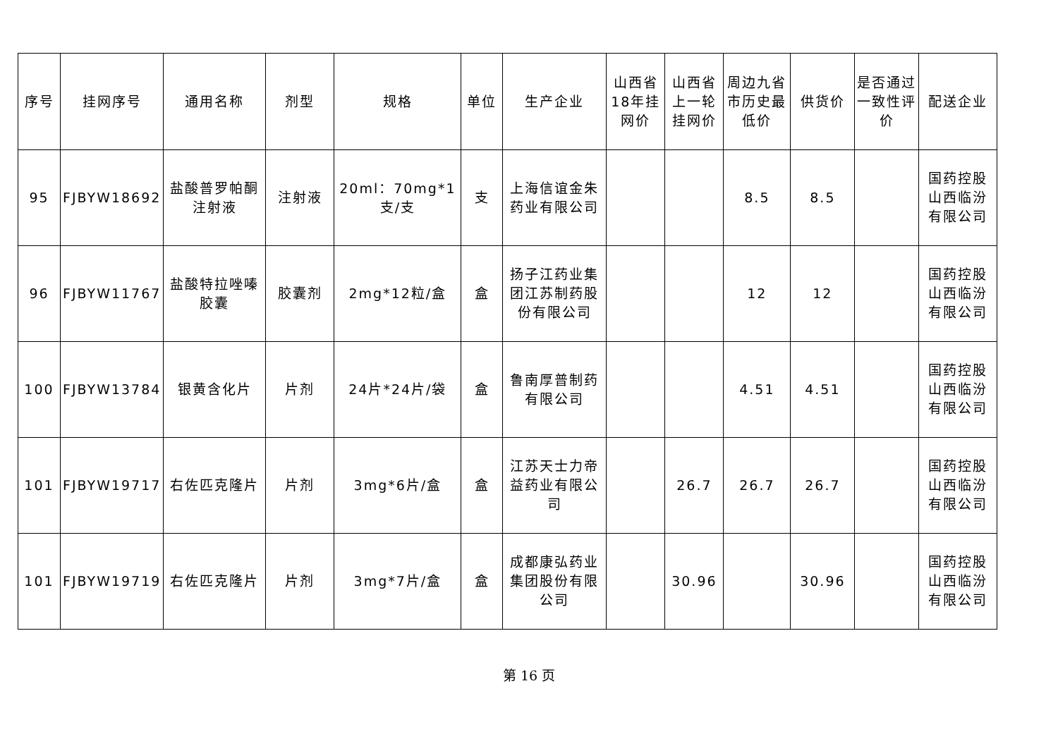| 序号 | 挂网序号 | 通用名称 | 剂型 | 规格 | 单位 | 生产企业 | 山西省18年挂网价 | 山西省上一轮挂网价 | 周边九省市历史最低价 | 供货价 | 是否通过一致性评价 | 配送企业 |
| --- | --- | --- | --- | --- | --- | --- | --- | --- | --- | --- | --- | --- |
| 95 | FJBYW18692 | 盐酸普罗帕酮注射液 | 注射液 | 20ml：70mg*1支/支 | 支 | 上海信谊金朱药业有限公司 | | | 8.5 | 8.5 | | 国药控股山西临汾有限公司 |
| 96 | FJBYW11767 | 盐酸特拉唑嗪胶囊 | 胶囊剂 | 2mg*12粒/盒 | 盒 | 扬子江药业集团江苏制药股份有限公司 | | | 12 | 12 | | 国药控股山西临汾有限公司 |
| 100 | FJBYW13784 | 银黄含化片 | 片剂 | 24片*24片/袋 | 盒 | 鲁南厚普制药有限公司 | | | 4.51 | 4.51 | | 国药控股山西临汾有限公司 |
| 101 | FJBYW19717 | 右佐匹克隆片 | 片剂 | 3mg*6片/盒 | 盒 | 江苏天士力帝益药业有限公司 | | 26.7 | 26.7 | 26.7 | | 国药控股山西临汾有限公司 |
| 101 | FJBYW19719 | 右佐匹克隆片 | 片剂 | 3mg*7片/盒 | 盒 | 成都康弘药业集团股份有限公司 | | 30.96 | | 30.96 | | 国药控股山西临汾有限公司 |
第 16 页